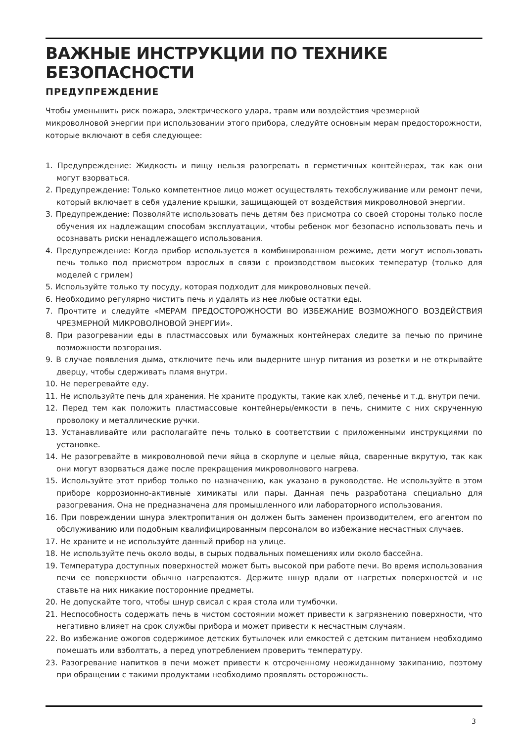ВАЖНЫЕ ИНСТРУКЦИИ ПО ТЕХНИКЕ БЕЗОПАСНОСТИ
ПРЕДУПРЕЖДЕНИЕ
Чтобы уменьшить риск пожара, электрического удара, травм или воздействия чрезмерной микроволновой энергии при использовании этого прибора, следуйте основным мерам предосторожности, которые включают в себя следующее:
1. Предупреждение: Жидкость и пищу нельзя разогревать в герметичных контейнерах, так как они могут взорваться.
2. Предупреждение: Только компетентное лицо может осуществлять техобслуживание или ремонт печи, который включает в себя удаление крышки, защищающей от воздействия микроволновой энергии.
3. Предупреждение: Позволяйте использовать печь детям без присмотра со своей стороны только после обучения их надлежащим способам эксплуатации, чтобы ребенок мог безопасно использовать печь и осознавать риски ненадлежащего использования.
4. Предупреждение: Когда прибор используется в комбинированном режиме, дети могут использовать печь только под присмотром взрослых в связи с производством высоких температур (только для моделей с грилем)
5. Используйте только ту посуду, которая подходит для микроволновых печей.
6. Необходимо регулярно чистить печь и удалять из нее любые остатки еды.
7. Прочтите и следуйте «МЕРАМ ПРЕДОСТОРОЖНОСТИ ВО ИЗБЕЖАНИЕ ВОЗМОЖНОГО ВОЗДЕЙСТВИЯ ЧРЕЗМЕРНОЙ МИКРОВОЛНОВОЙ ЭНЕРГИИ».
8. При разогревании еды в пластмассовых или бумажных контейнерах следите за печью по причине возможности возгорания.
9. В случае появления дыма, отключите печь или выдерните шнур питания из розетки и не открывайте дверцу, чтобы сдерживать пламя внутри.
10. Не перегревайте еду.
11. Не используйте печь для хранения. Не храните продукты, такие как хлеб, печенье и т.д. внутри печи.
12. Перед тем как положить пластмассовые контейнеры/емкости в печь, снимите с них скрученную проволоку и металлические ручки.
13. Устанавливайте или располагайте печь только в соответствии с приложенными инструкциями по установке.
14. Не разогревайте в микроволновой печи яйца в скорлупе и целые яйца, сваренные вкрутую, так как они могут взорваться даже после прекращения микроволнового нагрева.
15. Используйте этот прибор только по назначению, как указано в руководстве. Не используйте в этом приборе коррозионно-активные химикаты или пары. Данная печь разработана специально для разогревания. Она не предназначена для промышленного или лабораторного использования.
16. При повреждении шнура электропитания он должен быть заменен производителем, его агентом по обслуживанию или подобным квалифицированным персоналом во избежание несчастных случаев.
17. Не храните и не используйте данный прибор на улице.
18. Не используйте печь около воды, в сырых подвальных помещениях или около бассейна.
19. Температура доступных поверхностей может быть высокой при работе печи. Во время использования печи ее поверхности обычно нагреваются. Держите шнур вдали от нагретых поверхностей и не ставьте на них никакие посторонние предметы.
20. Не допускайте того, чтобы шнур свисал с края стола или тумбочки.
21. Неспособность содержать печь в чистом состоянии может привести к загрязнению поверхности, что негативно влияет на срок службы прибора и может привести к несчастным случаям.
22. Во избежание ожогов содержимое детских бутылочек или емкостей с детским питанием необходимо помешать или взболтать, а перед употреблением проверить температуру.
23. Разогревание напитков в печи может привести к отсроченному неожиданному закипанию, поэтому при обращении с такими продуктами необходимо проявлять осторожность.
3